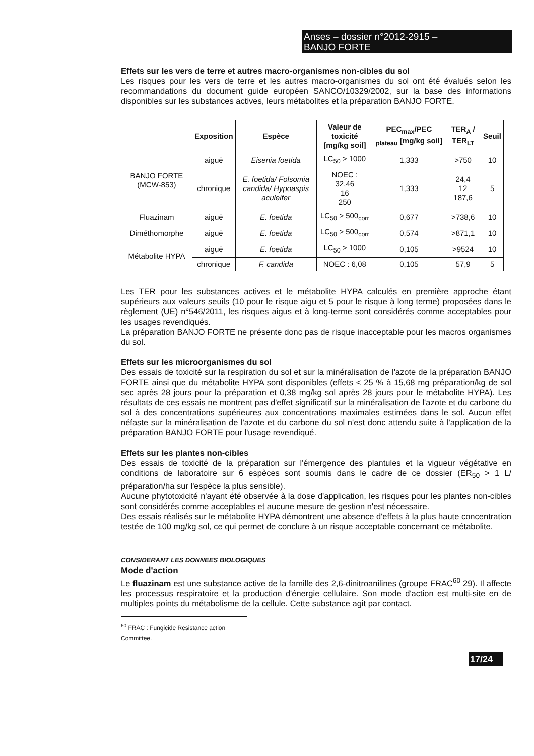Anses – dossier n°2012-2915 –
BANJO FORTE
Effets sur les vers de terre et autres macro-organismes non-cibles du sol
Les risques pour les vers de terre et les autres macro-organismes du sol ont été évalués selon les recommandations du document guide européen SANCO/10329/2002, sur la base des informations disponibles sur les substances actives, leurs métabolites et la préparation BANJO FORTE.
| | Exposition | Espèce | Valeur de toxicité [mg/kg soil] | PEC<sub>max</sub>/PEC <sub>plateau</sub> [mg/kg soil] | TER<sub>A</sub> / TER<sub>LT</sub> | Seuil |
| --- | --- | --- | --- | --- | --- | --- |
| BANJO FORTE (MCW-853) | aiguë | Eisenia foetida | LC<sub>50</sub> > 1000 | 1,333 | >750 | 10 |
| | chronique | E. foetida/ Folsomia candida/ Hypoaspis aculeifer | NOEC : 32,46 16 250 | 1,333 | 24,4 12 187,6 | 5 |
| Fluazinam | aiguë | E. foetida | LC<sub>50</sub> > 500<sub>corr</sub> | 0,677 | >738,6 | 10 |
| Diméthomorphe | aiguë | E. foetida | LC<sub>50</sub> > 500<sub>corr</sub> | 0,574 | >871,1 | 10 |
| Métabolite HYPA | aiguë | E. foetida | LC<sub>50</sub> > 1000 | 0,105 | >9524 | 10 |
| | chronique | F. candida | NOEC : 6,08 | 0,105 | 57,9 | 5 |
Les TER pour les substances actives et le métabolite HYPA calculés en première approche étant supérieurs aux valeurs seuils (10 pour le risque aigu et 5 pour le risque à long terme) proposées dans le règlement (UE) n°546/2011, les risques aigus et à long-terme sont considérés comme acceptables pour les usages revendiqués.
La préparation BANJO FORTE ne présente donc pas de risque inacceptable pour les macros organismes du sol.
Effets sur les microorganismes du sol
Des essais de toxicité sur la respiration du sol et sur la minéralisation de l'azote de la préparation BANJO FORTE ainsi que du métabolite HYPA sont disponibles (effets < 25 % à 15,68 mg préparation/kg de sol sec après 28 jours pour la préparation et 0,38 mg/kg sol après 28 jours pour le métabolite HYPA). Les résultats de ces essais ne montrent pas d'effet significatif sur la minéralisation de l'azote et du carbone du sol à des concentrations supérieures aux concentrations maximales estimées dans le sol. Aucun effet néfaste sur la minéralisation de l'azote et du carbone du sol n'est donc attendu suite à l'application de la préparation BANJO FORTE pour l'usage revendiqué.
Effets sur les plantes non-cibles
Des essais de toxicité de la préparation sur l'émergence des plantules et la vigueur végétative en conditions de laboratoire sur 6 espèces sont soumis dans le cadre de ce dossier (ER<sub>50</sub> > 1 L/ préparation/ha sur l'espèce la plus sensible).
Aucune phytotoxicité n'ayant été observée à la dose d'application, les risques pour les plantes non-cibles sont considérés comme acceptables et aucune mesure de gestion n'est nécessaire.
Des essais réalisés sur le métabolite HYPA démontrent une absence d'effets à la plus haute concentration testée de 100 mg/kg sol, ce qui permet de conclure à un risque acceptable concernant ce métabolite.
CONSIDERANT LES DONNEES BIOLOGIQUES
Mode d'action
Le fluazinam est une substance active de la famille des 2,6-dinitroanilines (groupe FRAC<sup>60</sup> 29). Il affecte les processus respiratoire et la production d'énergie cellulaire. Son mode d'action est multi-site en de multiples points du métabolisme de la cellule. Cette substance agit par contact.
<sup>60</sup> FRAC : Fungicide Resistance action Committee.
17/24